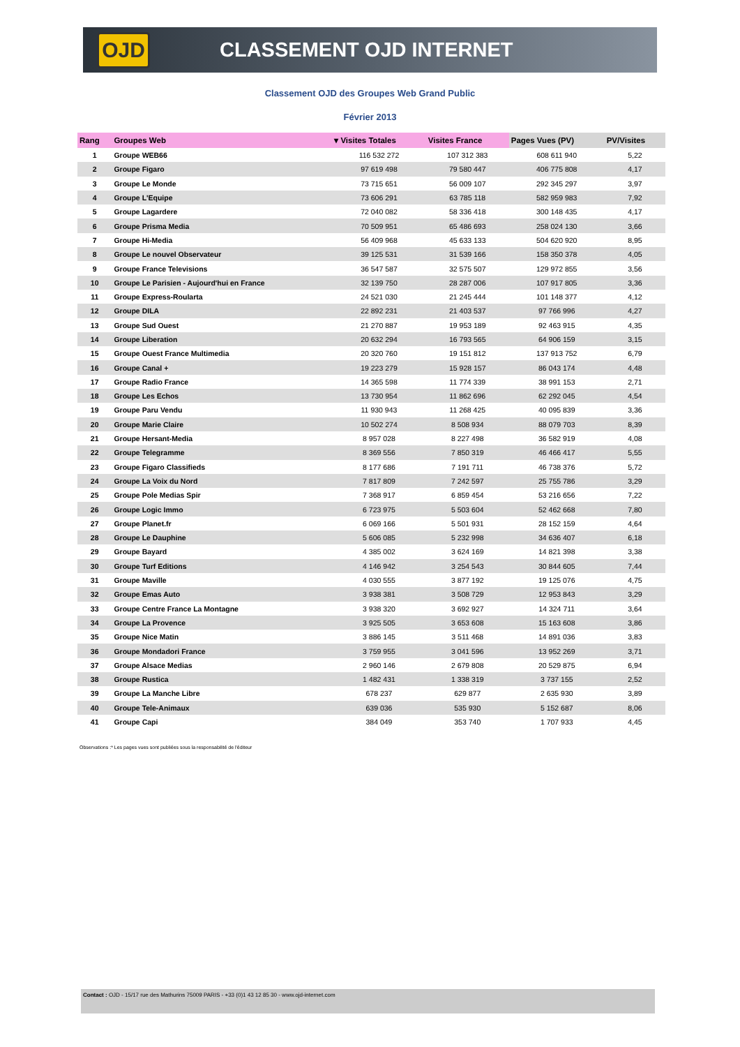OJD
CLASSEMENT OJD INTERNET
Classement OJD des Groupes Web Grand Public
Février 2013
| Rang | Groupes Web | ▾ Visites Totales | Visites France | Pages Vues (PV) | PV/Visites |
| --- | --- | --- | --- | --- | --- |
| 1 | Groupe WEB66 | 116 532 272 | 107 312 383 | 608 611 940 | 5,22 |
| 2 | Groupe Figaro | 97 619 498 | 79 580 447 | 406 775 808 | 4,17 |
| 3 | Groupe Le Monde | 73 715 651 | 56 009 107 | 292 345 297 | 3,97 |
| 4 | Groupe L'Equipe | 73 606 291 | 63 785 118 | 582 959 983 | 7,92 |
| 5 | Groupe Lagardere | 72 040 082 | 58 336 418 | 300 148 435 | 4,17 |
| 6 | Groupe Prisma Media | 70 509 951 | 65 486 693 | 258 024 130 | 3,66 |
| 7 | Groupe Hi-Media | 56 409 968 | 45 633 133 | 504 620 920 | 8,95 |
| 8 | Groupe Le nouvel Observateur | 39 125 531 | 31 539 166 | 158 350 378 | 4,05 |
| 9 | Groupe France Televisions | 36 547 587 | 32 575 507 | 129 972 855 | 3,56 |
| 10 | Groupe Le Parisien - Aujourd'hui en France | 32 139 750 | 28 287 006 | 107 917 805 | 3,36 |
| 11 | Groupe Express-Roularta | 24 521 030 | 21 245 444 | 101 148 377 | 4,12 |
| 12 | Groupe DILA | 22 892 231 | 21 403 537 | 97 766 996 | 4,27 |
| 13 | Groupe Sud Ouest | 21 270 887 | 19 953 189 | 92 463 915 | 4,35 |
| 14 | Groupe Liberation | 20 632 294 | 16 793 565 | 64 906 159 | 3,15 |
| 15 | Groupe Ouest France Multimedia | 20 320 760 | 19 151 812 | 137 913 752 | 6,79 |
| 16 | Groupe Canal + | 19 223 279 | 15 928 157 | 86 043 174 | 4,48 |
| 17 | Groupe Radio France | 14 365 598 | 11 774 339 | 38 991 153 | 2,71 |
| 18 | Groupe Les Echos | 13 730 954 | 11 862 696 | 62 292 045 | 4,54 |
| 19 | Groupe Paru Vendu | 11 930 943 | 11 268 425 | 40 095 839 | 3,36 |
| 20 | Groupe Marie Claire | 10 502 274 | 8 508 934 | 88 079 703 | 8,39 |
| 21 | Groupe Hersant-Media | 8 957 028 | 8 227 498 | 36 582 919 | 4,08 |
| 22 | Groupe Telegramme | 8 369 556 | 7 850 319 | 46 466 417 | 5,55 |
| 23 | Groupe Figaro Classifieds | 8 177 686 | 7 191 711 | 46 738 376 | 5,72 |
| 24 | Groupe La Voix du Nord | 7 817 809 | 7 242 597 | 25 755 786 | 3,29 |
| 25 | Groupe Pole Medias Spir | 7 368 917 | 6 859 454 | 53 216 656 | 7,22 |
| 26 | Groupe Logic Immo | 6 723 975 | 5 503 604 | 52 462 668 | 7,80 |
| 27 | Groupe Planet.fr | 6 069 166 | 5 501 931 | 28 152 159 | 4,64 |
| 28 | Groupe Le Dauphine | 5 606 085 | 5 232 998 | 34 636 407 | 6,18 |
| 29 | Groupe Bayard | 4 385 002 | 3 624 169 | 14 821 398 | 3,38 |
| 30 | Groupe Turf Editions | 4 146 942 | 3 254 543 | 30 844 605 | 7,44 |
| 31 | Groupe Maville | 4 030 555 | 3 877 192 | 19 125 076 | 4,75 |
| 32 | Groupe Emas Auto | 3 938 381 | 3 508 729 | 12 953 843 | 3,29 |
| 33 | Groupe Centre France La Montagne | 3 938 320 | 3 692 927 | 14 324 711 | 3,64 |
| 34 | Groupe La Provence | 3 925 505 | 3 653 608 | 15 163 608 | 3,86 |
| 35 | Groupe Nice Matin | 3 886 145 | 3 511 468 | 14 891 036 | 3,83 |
| 36 | Groupe Mondadori France | 3 759 955 | 3 041 596 | 13 952 269 | 3,71 |
| 37 | Groupe Alsace Medias | 2 960 146 | 2 679 808 | 20 529 875 | 6,94 |
| 38 | Groupe Rustica | 1 482 431 | 1 338 319 | 3 737 155 | 2,52 |
| 39 | Groupe La Manche Libre | 678 237 | 629 877 | 2 635 930 | 3,89 |
| 40 | Groupe Tele-Animaux | 639 036 | 535 930 | 5 152 687 | 8,06 |
| 41 | Groupe Capi | 384 049 | 353 740 | 1 707 933 | 4,45 |
Observations :* Les pages vues sont publiées sous la responsabilité de l'éditeur
Contact : OJD - 15/17 rue des Mathurins 75009 PARIS - +33 (0)1 43 12 85 30 - www.ojd-internet.com